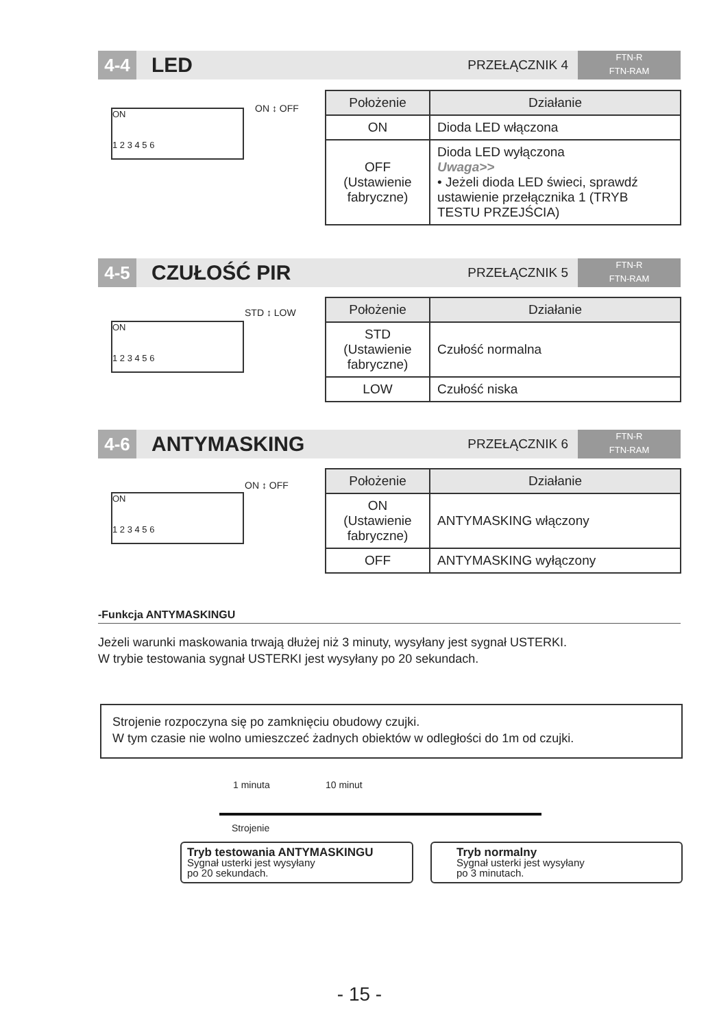4-4
LED
PRZEŁĄCZNIK 4
FTN-R
FTN-RAM
ON
1 2 3 4 5 6
ON ↕ OFF
| Położenie | Działanie |
| --- | --- |
| ON | Dioda LED włączona |
| OFF (Ustawienie fabryczne) | Dioda LED wyłączona Uwaga>> • Jeżeli dioda LED świeci, sprawdź ustawienie przełącznika 1 (TRYB TESTU PRZEJŚCIA) |
4-5
CZUŁOŚĆ PIR
PRZEŁĄCZNIK 5
FTN-R
FTN-RAM
ON
1 2 3 4 5 6
STD ↕ LOW
| Położenie | Działanie |
| --- | --- |
| STD (Ustawienie fabryczne) | Czułość normalna |
| LOW | Czułość niska |
4-6
ANTYMASKING
PRZEŁĄCZNIK 6
FTN-R
FTN-RAM
ON
1 2 3 4 5 6
ON ↕ OFF
| Położenie | Działanie |
| --- | --- |
| ON (Ustawienie fabryczne) | ANTYMASKING włączony |
| OFF | ANTYMASKING wyłączony |
-Funkcja ANTYMASKINGU
Jeżeli warunki maskowania trwają dłużej niż 3 minuty, wysyłany jest sygnał USTERKI.
W trybie testowania sygnał USTERKI jest wysyłany po 20 sekundach.
Strojenie rozpoczyna się po zamknięciu obudowy czujki.
W tym czasie nie wolno umieszczeć żadnych obiektów w odległości do 1m od czujki.
1 minuta 10 minut
Strojenie
Tryb testowania ANTYMASKINGU
Sygnał usterki jest wysyłany
po 20 sekundach.
Tryb normalny
Sygnał usterki jest wysyłany
po 3 minutach.
- 15 -